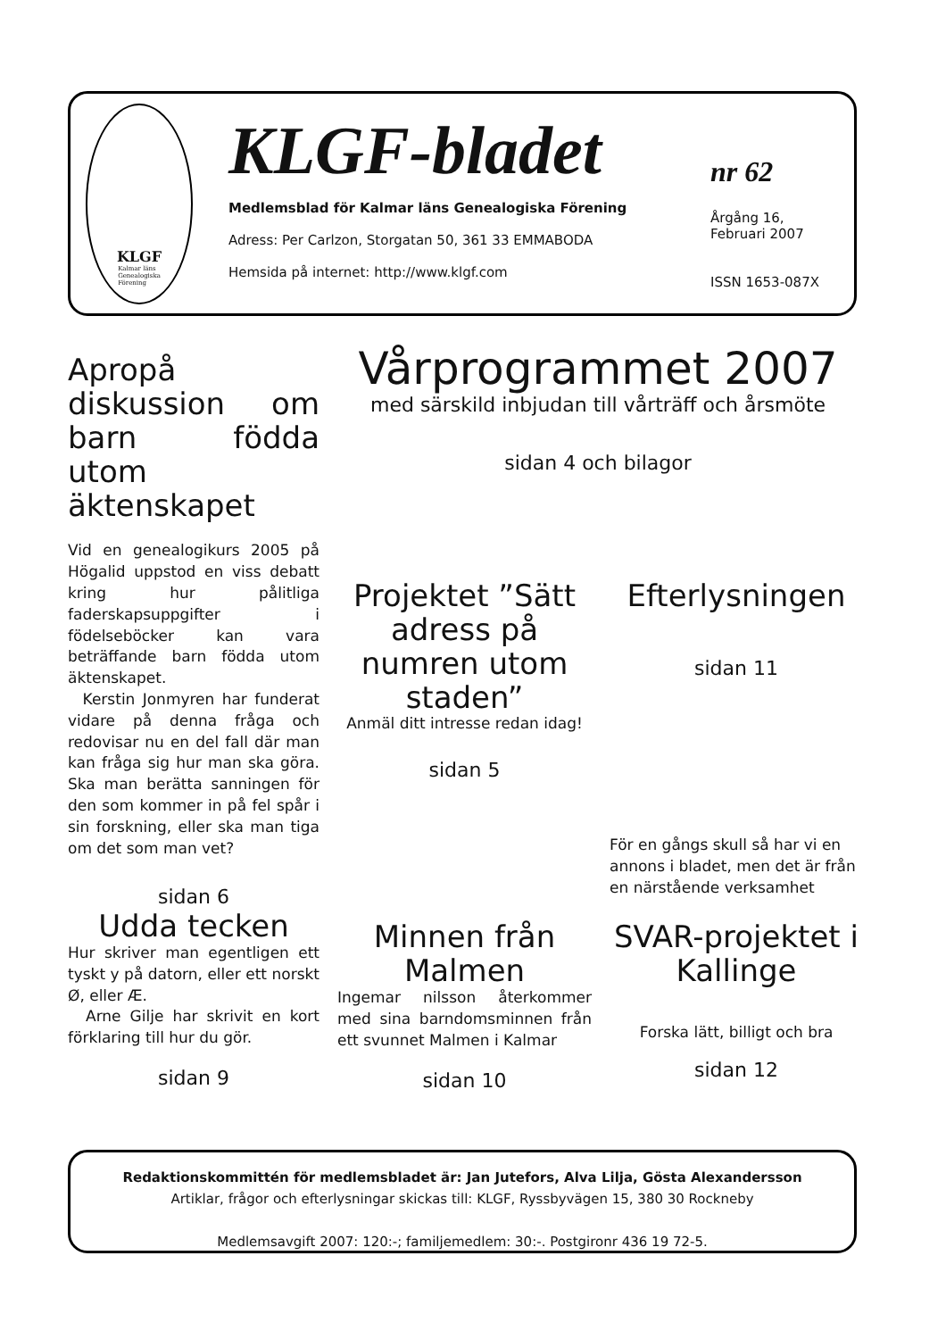KLGF
Kalmar läns
Genealogiska
Förening
KLGF-bladet
Medlemsblad för Kalmar läns Genealogiska Förening
Adress: Per Carlzon, Storgatan 50, 361 33 EMMABODA
Hemsida på internet: http://www.klgf.com
nr 62
Årgång 16,
Februari 2007
ISSN 1653-087X
Apropå diskussion om barn födda utom äktenskapet
Vid en genealogikurs 2005 på Högalid uppstod en viss debatt kring hur pålitliga faderskapsuppgifter i födelseböcker kan vara beträffande barn födda utom äktenskapet.
Kerstin Jonmyren har funderat vidare på denna fråga och redovisar nu en del fall där man kan fråga sig hur man ska göra. Ska man berätta sanningen för den som kommer in på fel spår i sin forskning, eller ska man tiga om det som man vet?
sidan 6
Vårprogrammet 2007
med särskild inbjudan till vårträff och årsmöte
sidan 4 och bilagor
Projektet ”Sätt adress på numren utom staden”
Anmäl ditt intresse redan idag!
sidan 5
Efterlysningen
sidan 11
För en gångs skull så har vi en annons i bladet, men det är från en närstående verksamhet
Udda tecken
Hur skriver man egentligen ett tyskt y på datorn, eller ett norskt Ø, eller Æ.
Arne Gilje har skrivit en kort förklaring till hur du gör.
sidan 9
Minnen från Malmen
Ingemar nilsson återkommer med sina barndomsminnen från ett svunnet Malmen i Kalmar
sidan 10
SVAR-projektet i Kallinge
Forska lätt, billigt och bra
sidan 12
Redaktionskommittén för medlemsbladet är: Jan Jutefors, Alva Lilja, Gösta Alexandersson
Artiklar, frågor och efterlysningar skickas till: KLGF, Ryssbyvägen 15, 380 30 Rockneby
Medlemsavgift 2007: 120:-; familjemedlem: 30:-. Postgironr 436 19 72-5.